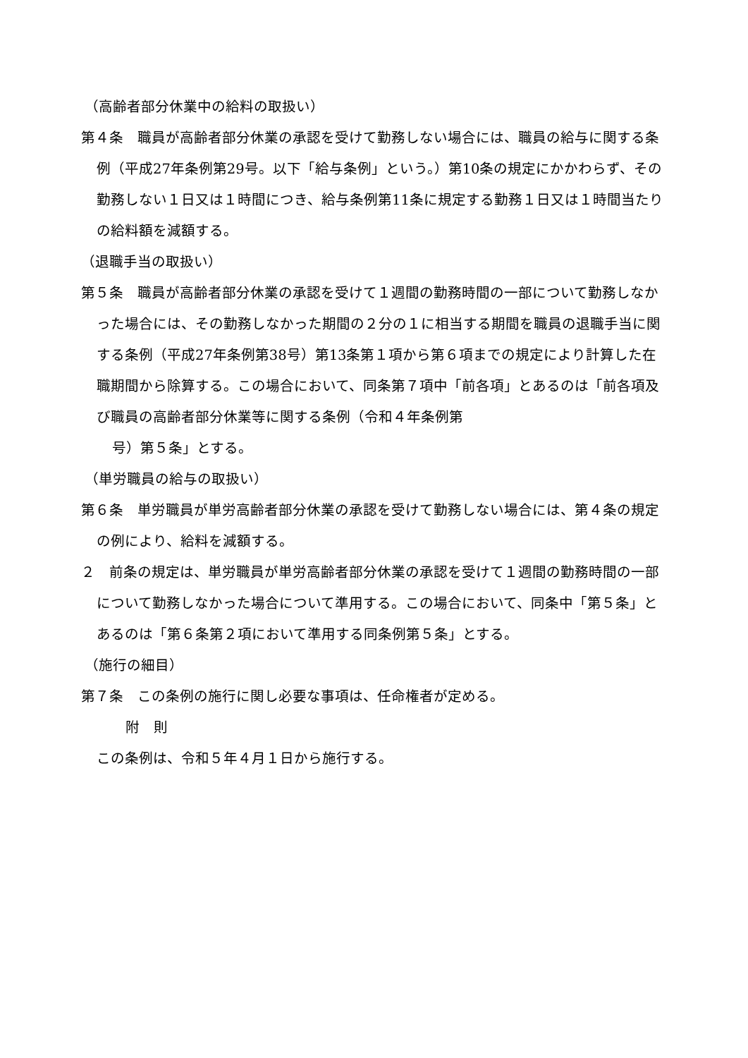（高齢者部分休業中の給料の取扱い）
第４条　職員が高齢者部分休業の承認を受けて勤務しない場合には、職員の給与に関する条例（平成27年条例第29号。以下「給与条例」という。）第10条の規定にかかわらず、その勤務しない１日又は１時間につき、給与条例第11条に規定する勤務１日又は１時間当たりの給料額を減額する。
（退職手当の取扱い）
第５条　職員が高齢者部分休業の承認を受けて１週間の勤務時間の一部について勤務しなかった場合には、その勤務しなかった期間の２分の１に相当する期間を職員の退職手当に関する条例（平成27年条例第38号）第13条第１項から第６項までの規定により計算した在職期間から除算する。この場合において、同条第７項中「前各項」とあるのは「前各項及び職員の高齢者部分休業等に関する条例（令和４年条例第
号）第５条」とする。
（単労職員の給与の取扱い）
第６条　単労職員が単労高齢者部分休業の承認を受けて勤務しない場合には、第４条の規定の例により、給料を減額する。
２　前条の規定は、単労職員が単労高齢者部分休業の承認を受けて１週間の勤務時間の一部について勤務しなかった場合について準用する。この場合において、同条中「第５条」とあるのは「第６条第２項において準用する同条例第５条」とする。
（施行の細目）
第７条　この条例の施行に関し必要な事項は、任命権者が定める。
附　則
この条例は、令和５年４月１日から施行する。